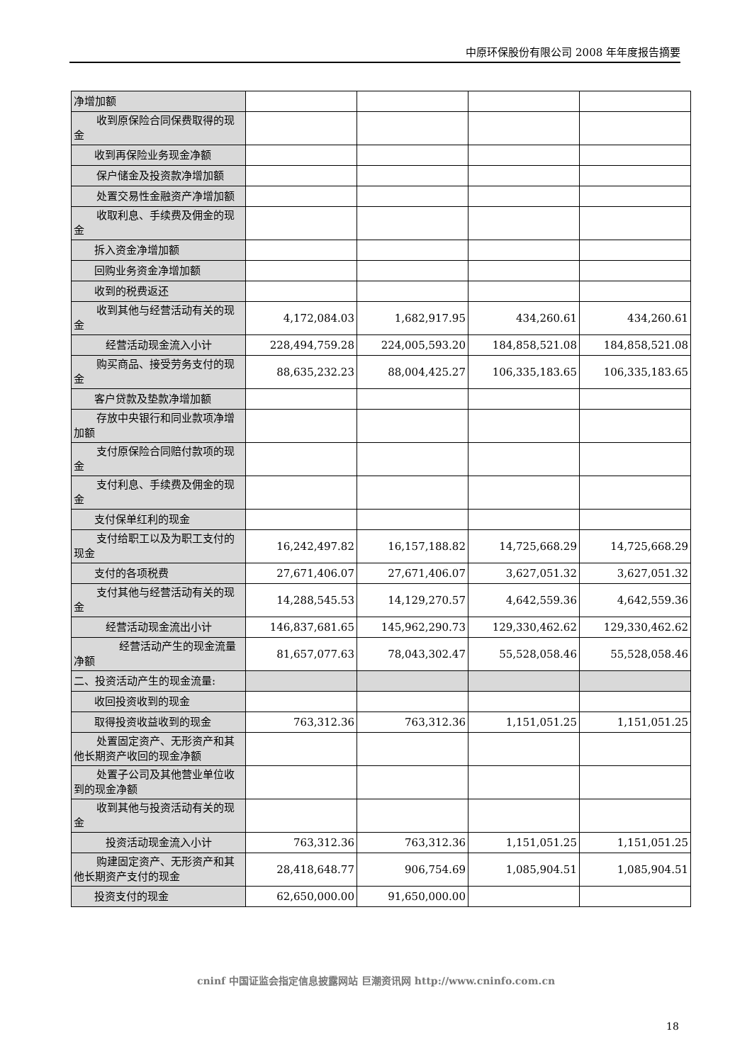中原环保股份有限公司 2008 年年度报告摘要
| 净增加额 | | | | |
| 收到原保险合同保费取得 的现金 | | | | |
| 收到再保险业务现金净额 | | | | |
| 保户储金及投资款净增加 额 | | | | |
| 处置交易性金融资产净增 加额 | | | | |
| 收取利息、手续费及佣金的 现金 | | | | |
| 拆入资金净增加额 | | | | |
| 回购业务资金净增加额 | | | | |
| 收到的税费返还 | | | | |
| 收到其他与经营活动有关 的现金 | 4,172,084.03 | 1,682,917.95 | 434,260.61 | 434,260.61 |
| 经营活动现金流入小计 | 228,494,759.28 | 224,005,593.20 | 184,858,521.08 | 184,858,521.08 |
| 购买商品、接受劳务支付的 现金 | 88,635,232.23 | 88,004,425.27 | 106,335,183.65 | 106,335,183.65 |
| 客户贷款及垫款净增加额 | | | | |
| 存放中央银行和同业款项 净增加额 | | | | |
| 支付原保险合同赔付款项 的现金 | | | | |
| 支付利息、手续费及佣金的 现金 | | | | |
| 支付保单红利的现金 | | | | |
| 支付给职工以及为职工支 付的现金 | 16,242,497.82 | 16,157,188.82 | 14,725,668.29 | 14,725,668.29 |
| 支付的各项税费 | 27,671,406.07 | 27,671,406.07 | 3,627,051.32 | 3,627,051.32 |
| 支付其他与经营活动有关 的现金 | 14,288,545.53 | 14,129,270.57 | 4,642,559.36 | 4,642,559.36 |
| 经营活动现金流出小计 | 146,837,681.65 | 145,962,290.73 | 129,330,462.62 | 129,330,462.62 |
| 经营活动产生的现金 流量净额 | 81,657,077.63 | 78,043,302.47 | 55,528,058.46 | 55,528,058.46 |
| 二、投资活动产生的现金流量: | | | | |
| 收回投资收到的现金 | | | | |
| 取得投资收益收到的现金 | 763,312.36 | 763,312.36 | 1,151,051.25 | 1,151,051.25 |
| 处置固定资产、无形资产和 其他长期资产收回的现金净额 | | | | |
| 处置子公司及其他营业单 位收到的现金净额 | | | | |
| 收到其他与投资活动有关 的现金 | | | | |
| 投资活动现金流入小计 | 763,312.36 | 763,312.36 | 1,151,051.25 | 1,151,051.25 |
| 购建固定资产、无形资产和 其他长期资产支付的现金 | 28,418,648.77 | 906,754.69 | 1,085,904.51 | 1,085,904.51 |
| 投资支付的现金 | 62,650,000.00 | 91,650,000.00 | | |
cninf 中国证监会指定信息披露网站 巨潮资讯网 http://www.cninfo.com.cn
18